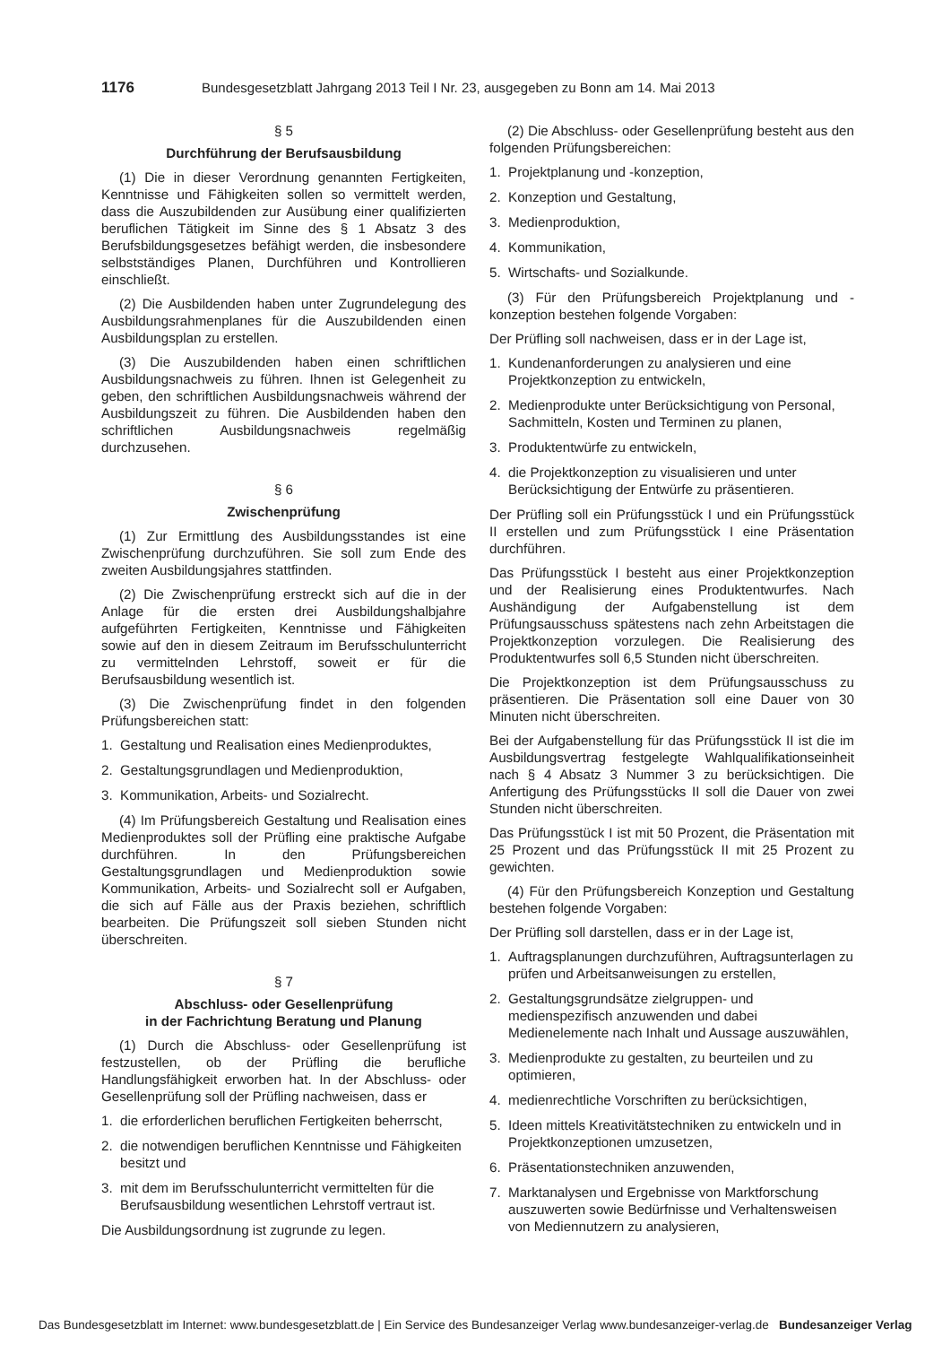1176 Bundesgesetzblatt Jahrgang 2013 Teil I Nr. 23, ausgegeben zu Bonn am 14. Mai 2013
§ 5
Durchführung der Berufsausbildung
(1) Die in dieser Verordnung genannten Fertigkeiten, Kenntnisse und Fähigkeiten sollen so vermittelt werden, dass die Auszubildenden zur Ausübung einer qualifizierten beruflichen Tätigkeit im Sinne des § 1 Absatz 3 des Berufsbildungsgesetzes befähigt werden, die insbesondere selbstständiges Planen, Durchführen und Kontrollieren einschließt.
(2) Die Ausbildenden haben unter Zugrundelegung des Ausbildungsrahmenplanes für die Auszubildenden einen Ausbildungsplan zu erstellen.
(3) Die Auszubildenden haben einen schriftlichen Ausbildungsnachweis zu führen. Ihnen ist Gelegenheit zu geben, den schriftlichen Ausbildungsnachweis während der Ausbildungszeit zu führen. Die Ausbildenden haben den schriftlichen Ausbildungsnachweis regelmäßig durchzusehen.
§ 6
Zwischenprüfung
(1) Zur Ermittlung des Ausbildungsstandes ist eine Zwischenprüfung durchzuführen. Sie soll zum Ende des zweiten Ausbildungsjahres stattfinden.
(2) Die Zwischenprüfung erstreckt sich auf die in der Anlage für die ersten drei Ausbildungshalbjahre aufgeführten Fertigkeiten, Kenntnisse und Fähigkeiten sowie auf den in diesem Zeitraum im Berufsschulunterricht zu vermittelnden Lehrstoff, soweit er für die Berufsausbildung wesentlich ist.
(3) Die Zwischenprüfung findet in den folgenden Prüfungsbereichen statt:
1. Gestaltung und Realisation eines Medienproduktes,
2. Gestaltungsgrundlagen und Medienproduktion,
3. Kommunikation, Arbeits- und Sozialrecht.
(4) Im Prüfungsbereich Gestaltung und Realisation eines Medienproduktes soll der Prüfling eine praktische Aufgabe durchführen. In den Prüfungsbereichen Gestaltungsgrundlagen und Medienproduktion sowie Kommunikation, Arbeits- und Sozialrecht soll er Aufgaben, die sich auf Fälle aus der Praxis beziehen, schriftlich bearbeiten. Die Prüfungszeit soll sieben Stunden nicht überschreiten.
§ 7
Abschluss- oder Gesellenprüfung
in der Fachrichtung Beratung und Planung
(1) Durch die Abschluss- oder Gesellenprüfung ist festzustellen, ob der Prüfling die berufliche Handlungsfähigkeit erworben hat. In der Abschluss- oder Gesellenprüfung soll der Prüfling nachweisen, dass er
1. die erforderlichen beruflichen Fertigkeiten beherrscht,
2. die notwendigen beruflichen Kenntnisse und Fähigkeiten besitzt und
3. mit dem im Berufsschulunterricht vermittelten für die Berufsausbildung wesentlichen Lehrstoff vertraut ist.
Die Ausbildungsordnung ist zugrunde zu legen.
(2) Die Abschluss- oder Gesellenprüfung besteht aus den folgenden Prüfungsbereichen:
1. Projektplanung und -konzeption,
2. Konzeption und Gestaltung,
3. Medienproduktion,
4. Kommunikation,
5. Wirtschafts- und Sozialkunde.
(3) Für den Prüfungsbereich Projektplanung und -konzeption bestehen folgende Vorgaben:
Der Prüfling soll nachweisen, dass er in der Lage ist,
1. Kundenanforderungen zu analysieren und eine Projektkonzeption zu entwickeln,
2. Medienprodukte unter Berücksichtigung von Personal, Sachmitteln, Kosten und Terminen zu planen,
3. Produktentwürfe zu entwickeln,
4. die Projektkonzeption zu visualisieren und unter Berücksichtigung der Entwürfe zu präsentieren.
Der Prüfling soll ein Prüfungsstück I und ein Prüfungsstück II erstellen und zum Prüfungsstück I eine Präsentation durchführen.
Das Prüfungsstück I besteht aus einer Projektkonzeption und der Realisierung eines Produktentwurfes. Nach Aushändigung der Aufgabenstellung ist dem Prüfungsausschuss spätestens nach zehn Arbeitstagen die Projektkonzeption vorzulegen. Die Realisierung des Produktentwurfes soll 6,5 Stunden nicht überschreiten.
Die Projektkonzeption ist dem Prüfungsausschuss zu präsentieren. Die Präsentation soll eine Dauer von 30 Minuten nicht überschreiten.
Bei der Aufgabenstellung für das Prüfungsstück II ist die im Ausbildungsvertrag festgelegte Wahlqualifikationseinheit nach § 4 Absatz 3 Nummer 3 zu berücksichtigen. Die Anfertigung des Prüfungsstücks II soll die Dauer von zwei Stunden nicht überschreiten.
Das Prüfungsstück I ist mit 50 Prozent, die Präsentation mit 25 Prozent und das Prüfungsstück II mit 25 Prozent zu gewichten.
(4) Für den Prüfungsbereich Konzeption und Gestaltung bestehen folgende Vorgaben:
Der Prüfling soll darstellen, dass er in der Lage ist,
1. Auftragsplanungen durchzuführen, Auftragsunterlagen zu prüfen und Arbeitsanweisungen zu erstellen,
2. Gestaltungsgrundsätze zielgruppen- und medienspezifisch anzuwenden und dabei Medienelemente nach Inhalt und Aussage auszuwählen,
3. Medienprodukte zu gestalten, zu beurteilen und zu optimieren,
4. medienrechtliche Vorschriften zu berücksichtigen,
5. Ideen mittels Kreativitätstechniken zu entwickeln und in Projektkonzeptionen umzusetzen,
6. Präsentationstechniken anzuwenden,
7. Marktanalysen und Ergebnisse von Marktforschung auszuwerten sowie Bedürfnisse und Verhaltensweisen von Mediennutzern zu analysieren,
Das Bundesgesetzblatt im Internet: www.bundesgesetzblatt.de | Ein Service des Bundesanzeiger Verlag www.bundesanzeiger-verlag.de Bundesanzeiger Verlag